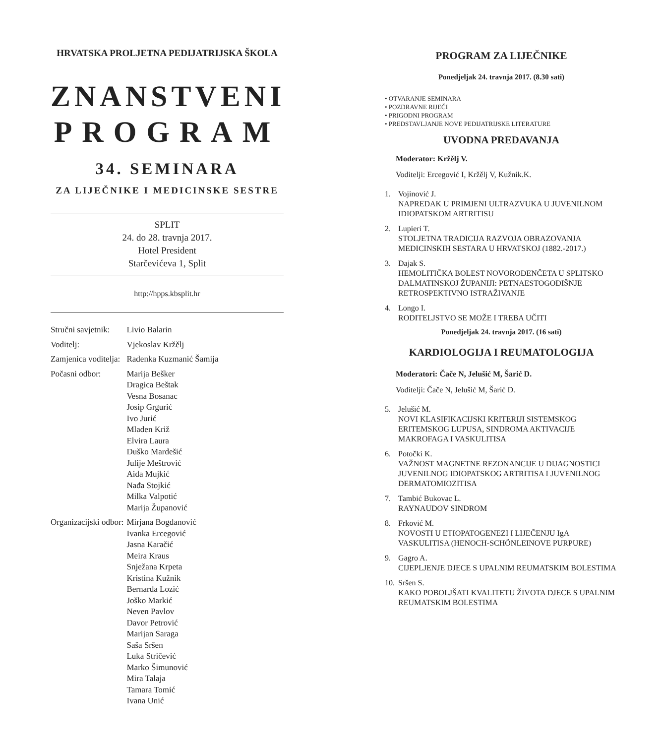HRVATSKA PROLJETNA PEDIJATRIJSKA ŠKOLA
ZNANSTVENI
PROGRAM
34. SEMINARA
ZA LIJEČNIKE I MEDICINSKE SESTRE
SPLIT
24. do 28. travnja 2017.
Hotel President
Starčevićeva 1, Split
http://hpps.kbsplit.hr
| Stručni savjetnik: | Livio Balarin |
| Voditelj: | Vjekoslav Kržělj |
| Zamjenica voditelja: | Radenka Kuzmanić Šamija |
| Počasni odbor: | Marija Bešker Dragica Beštak Vesna Bosanac Josip Grgurić Ivo Jurić Mladen Križ Elvira Laura Duško Mardešić Julije Meštrović Aida Mujkić Nađa Stojkić Milka Valpotić Marija Županović |
| Organizacijski odbor: | Mirjana Bogdanović Ivanka Ercegović Jasna Karačić Meira Kraus Snježana Krpeta Kristina Kužnik Bernarda Lozić Joško Markić Neven Pavlov Davor Petrović Marijan Saraga Saša Sršen Luka Stričević Marko Šimunović Mira Talaja Tamara Tomić Ivana Unić |
PROGRAM ZA LIJEČNIKE
Ponedjeljak 24. travnja 2017. (8.30 sati)
• OTVARANJE SEMINARA
• POZDRAVNE RIJEČI
• PRIGODNI PROGRAM
• PREDSTAVLJANJE NOVE PEDIJATRIJSKE LITERATURE
UVODNA PREDAVANJA
Moderator: Kržělj V.
Voditelji: Ercegović I, Kržělj V, Kužnik.K.
1. Vojinović J.
NAPREDAK U PRIMJENI ULTRAZVUKA U JUVENILNOM IDIOPATSKOM ARTRITISU
2. Lupieri T.
STOLJETNA TRADICIJA RAZVOJA OBRAZOVANJA MEDICINSKIH SESTARA U HRVATSKOJ (1882.-2017.)
3. Dajak S.
HEMOLITIČKA BOLEST NOVOROĐENČETA U SPLITSKO DALMATINSKOJ ŽUPANIJI: PETNAESTOGODIŠNJE RETROSPEKTIVNO ISTRAŽIVANJE
4. Longo I.
RODITELJSTVO SE MOŽE I TREBA UČITI
Ponedjeljak 24. travnja 2017. (16 sati)
KARDIOLOGIJA I REUMATOLOGIJA
Moderatori: Čače N, Jelušić M, Šarić D.
Voditelji: Čače N, Jelušić M, Šarić D.
5. Jelušić M.
NOVI KLASIFIKACIJSKI KRITERIJI SISTEMSKOG ERITEMSKOG LUPUSA, SINDROMA AKTIVACIJE MAKROFAGA I VASKULITISA
6. Potočki K.
VAŽNOST MAGNETNE REZONANCIJE U DIJAGNOSTICI JUVENILNOG IDIOPATSKOG ARTRITISA I JUVENILNOG DERMATOMIOZITISA
7. Tambić Bukovac L.
RAYNAUDOV SINDROM
8. Frković M.
NOVOSTI U ETIOPATOGENEZI I LIJEČENJU IgA VASKULITISA (HENOCH-SCHÖNLEINOVE PURPURE)
9. Gagro A.
CIJEPLJENJE DJECE S UPALNIM REUMATSKIM BOLESTIMA
10.
Sršen S.
KAKO POBOLJŠATI KVALITETU ŽIVOTA DJECE S UPALNIM REUMATSKIM BOLESTIMA